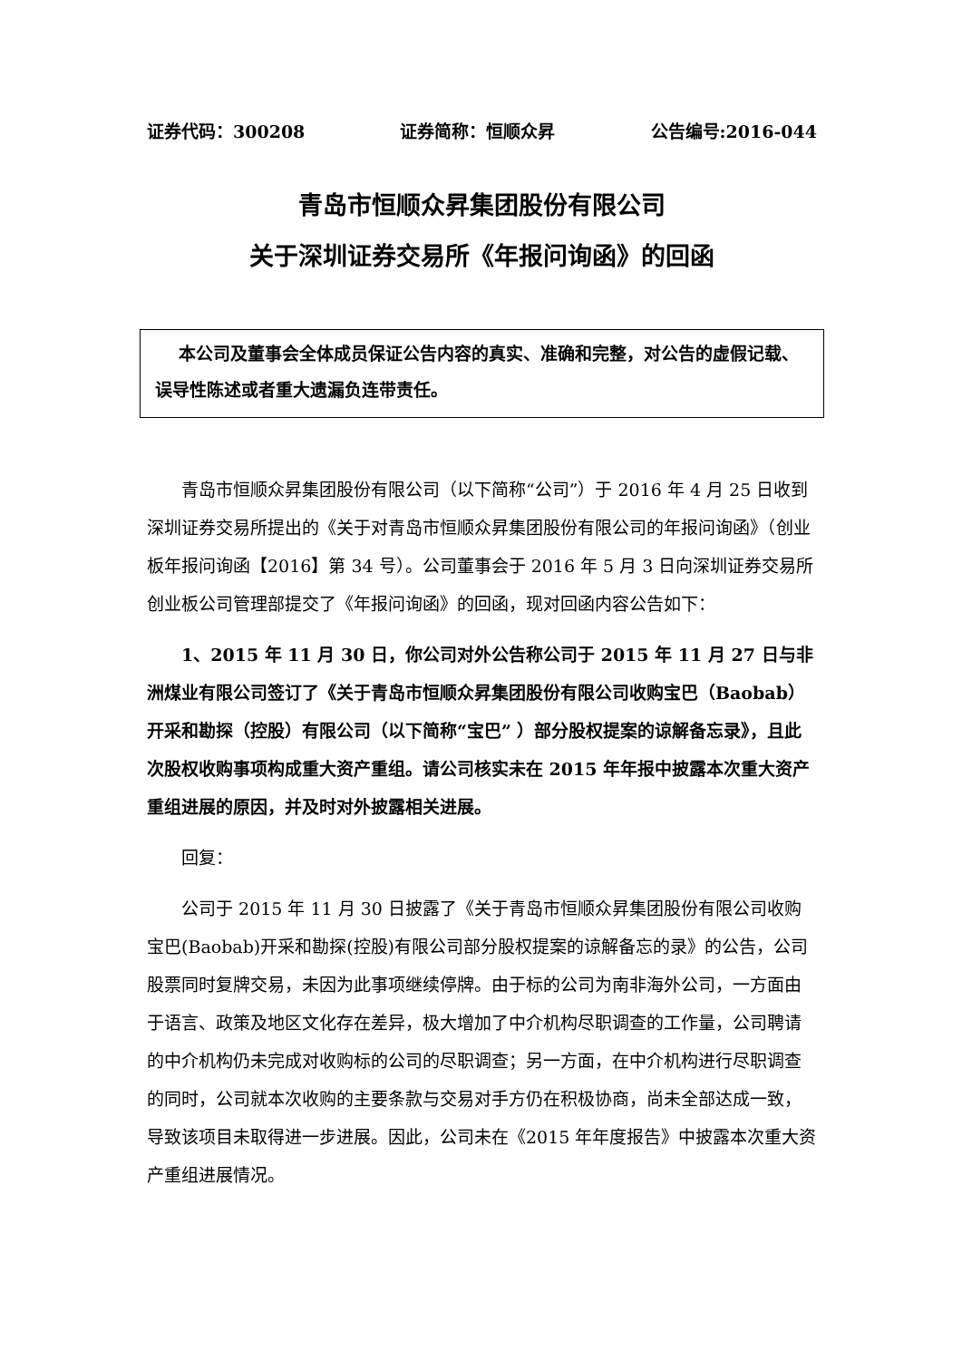证券代码：300208 证券简称：恒顺众昇 公告编号:2016-044
青岛市恒顺众昇集团股份有限公司
关于深圳证券交易所《年报问询函》的回函
本公司及董事会全体成员保证公告内容的真实、准确和完整，对公告的虚假记载、误导性陈述或者重大遗漏负连带责任。
青岛市恒顺众昇集团股份有限公司（以下简称“公司”）于 2016 年 4 月 25 日收到深圳证券交易所提出的《关于对青岛市恒顺众昇集团股份有限公司的年报问询函》（创业板年报问询函【2016】第 34 号）。公司董事会于 2016 年 5 月 3 日向深圳证券交易所创业板公司管理部提交了《年报问询函》的回函，现对回函内容公告如下：
1、2015 年 11 月 30 日，你公司对外公告称公司于 2015 年 11 月 27 日与非洲煤业有限公司签订了《关于青岛市恒顺众昇集团股份有限公司收购宝巴（Baobab）开采和勘探（控股）有限公司（以下简称“宝巴” ）部分股权提案的谅解备忘录》，且此次股权收购事项构成重大资产重组。请公司核实未在 2015 年年报中披露本次重大资产重组进展的原因，并及时对外披露相关进展。
回复：
公司于 2015 年 11 月 30 日披露了《关于青岛市恒顺众昇集团股份有限公司收购宝巴(Baobab)开采和勘探(控股)有限公司部分股权提案的谅解备忘的录》的公告，公司股票同时复牌交易，未因为此事项继续停牌。由于标的公司为南非海外公司，一方面由于语言、政策及地区文化存在差异，极大增加了中介机构尽职调查的工作量，公司聘请的中介机构仍未完成对收购标的公司的尽职调查；另一方面，在中介机构进行尽职调查的同时，公司就本次收购的主要条款与交易对手方仍在积极协商，尚未全部达成一致，导致该项目未取得进一步进展。因此，公司未在《2015 年年度报告》中披露本次重大资产重组进展情况。